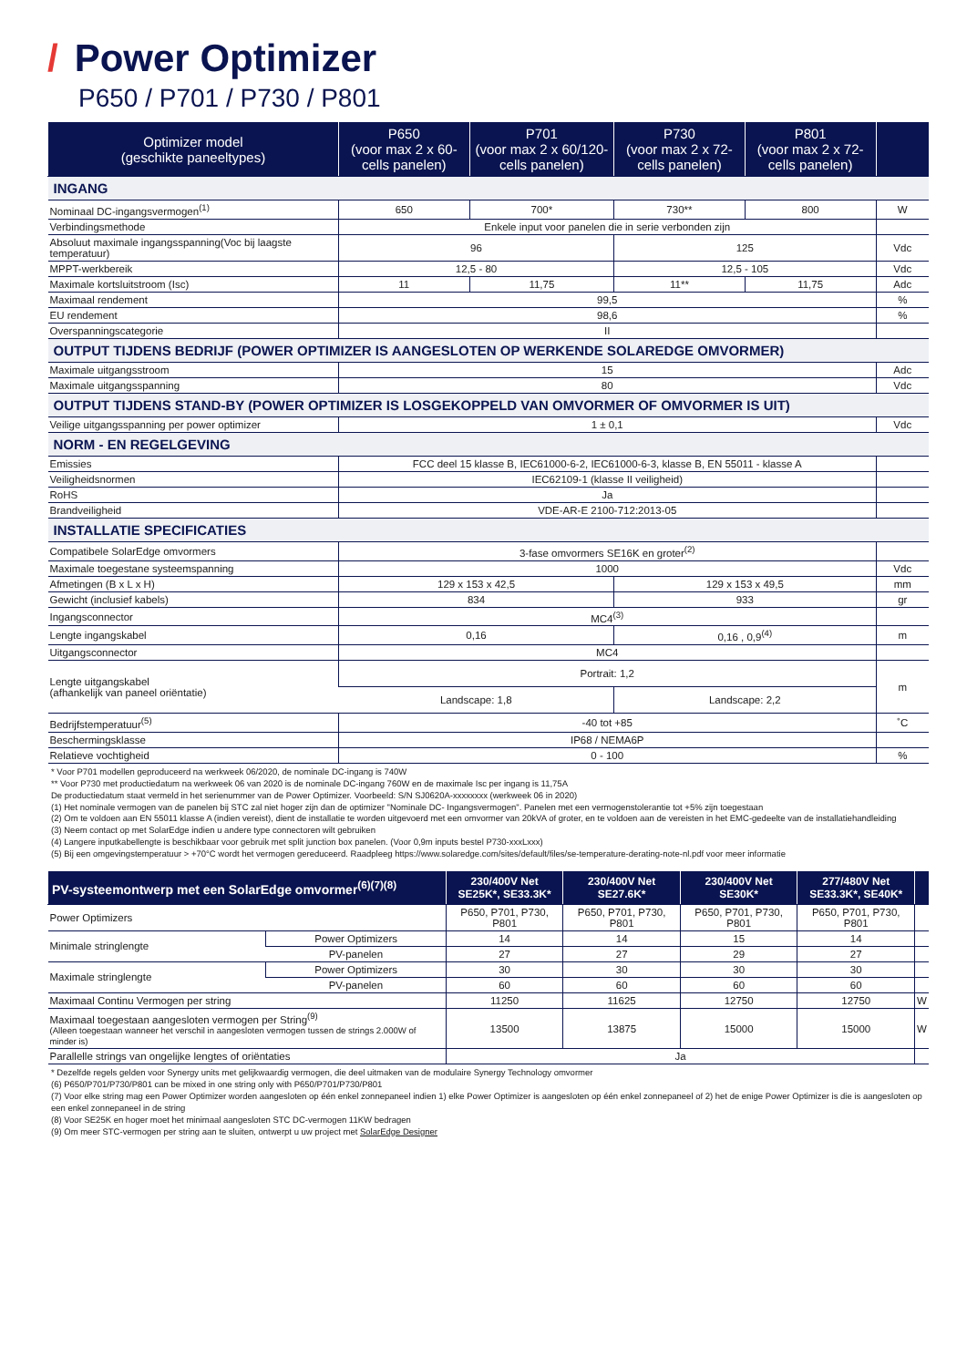/ Power Optimizer
P650 / P701 / P730 / P801
| Optimizer model (geschikte paneeltypes) | P650 (voor max 2 x 60-cells panelen) | P701 (voor max 2 x 60/120-cells panelen) | P730 (voor max 2 x 72-cells panelen) | P801 (voor max 2 x 72-cells panelen) | |
| --- | --- | --- | --- | --- | --- |
| INGANG | | | | | |
| Nominaal DC-ingangsvermogen<sup>(1)</sup> | 650 | 700* | 730** | 800 | W |
| Verbindingsmethode | Enkele input voor panelen die in serie verbonden zijn | | | | |
| Absoluut maximale ingangsspanning(Voc bij laagste temperatuur) | 96 | | 125 | | Vdc |
| MPPT-werkbereik | 12,5 - 80 | | 12,5 - 105 | | Vdc |
| Maximale kortsluitstroom (Isc) | 11 | 11,75 | 11** | 11,75 | Adc |
| Maximaal rendement | 99,5 | | | | % |
| EU rendement | 98,6 | | | | % |
| Overspanningscategorie | II | | | | |
| OUTPUT TIJDENS BEDRIJF (POWER OPTIMIZER IS AANGESLOTEN OP WERKENDE SOLAREDGE OMVORMER) | | | | | |
| Maximale uitgangsstroom | 15 | | | | Adc |
| Maximale uitgangsspanning | 80 | | | | Vdc |
| OUTPUT TIJDENS STAND-BY (POWER OPTIMIZER IS LOSGEKOPPELD VAN OMVORMER OF OMVORMER IS UIT) | | | | | |
| Veilige uitgangsspanning per power optimizer | 1 ± 0,1 | | | | Vdc |
| NORM - EN REGELGEVING | | | | | |
| Emissies | FCC deel 15 klasse B, IEC61000-6-2, IEC61000-6-3, klasse B, EN 55011 - klasse A | | | | |
| Veiligheidsnormen | IEC62109-1 (klasse II veiligheid) | | | | |
| RoHS | Ja | | | | |
| Brandveiligheid | VDE-AR-E 2100-712:2013-05 | | | | |
| INSTALLATIE SPECIFICATIES | | | | | |
| Compatibele SolarEdge omvormers | 3-fase omvormers SE16K en groter<sup>(2)</sup> | | | | |
| Maximale toegestane systeemspanning | 1000 | | | | Vdc |
| Afmetingen (B x L x H) | 129 x 153 x 42,5 | | 129 x 153 x 49,5 | | mm |
| Gewicht (inclusief kabels) | 834 | | 933 | | gr |
| Ingangsconnector | MC4<sup>(3)</sup> | | | | |
| Lengte ingangskabel | 0,16 | | 0,16 , 0,9<sup>(4)</sup> | | m |
| Uitgangsconnector | MC4 | | | | |
| Lengte uitgangskabel (afhankelijk van paneel oriëntatie) | Portrait: 1,2 | | | | m |
| | Landscape: 1,8 | | Landscape: 2,2 | | |
| Bedrijfstemperatuur<sup>(5)</sup> | -40 tot +85 | | | | ˚C |
| Beschermingsklasse | IP68 / NEMA6P | | | | |
| Relatieve vochtigheid | 0 - 100 | | | | % |
* Voor P701 modellen geproduceerd na werkweek 06/2020, de nominale DC-ingang is 740W
** Voor P730 met productiedatum na werkweek 06 van 2020 is de nominale DC-ingang 760W en de maximale Isc per ingang is 11,75A
De productiedatum staat vermeld in het serienummer van de Power Optimizer. Voorbeeld: S/N SJ0620A-xxxxxxxx (werkweek 06 in 2020)
(1) Het nominale vermogen van de panelen bij STC zal niet hoger zijn dan de optimizer "Nominale DC- Ingangsvermogen". Panelen met een vermogenstolerantie tot +5% zijn toegestaan
(2) Om te voldoen aan EN 55011 klasse A (indien vereist), dient de installatie te worden uitgevoerd met een omvormer van 20kVA of groter, en te voldoen aan de vereisten in het EMC-gedeelte van de installatiehandleiding
(3) Neem contact op met SolarEdge indien u andere type connectoren wilt gebruiken
(4) Langere inputkabellengte is beschikbaar voor gebruik met split junction box panelen. (Voor 0,9m inputs bestel P730-xxxLxxx)
(5) Bij een omgevingstemperatuur > +70°C wordt het vermogen gereduceerd. Raadpleeg https://www.solaredge.com/sites/default/files/se-temperature-derating-note-nl.pdf voor meer informatie
| PV-systeemontwerp met een SolarEdge omvormer<sup>(6)(7)(8)</sup> | | 230/400V Net SE25K*, SE33.3K* | 230/400V Net SE27.6K* | 230/400V Net SE30K* | 277/480V Net SE33.3K*, SE40K* | |
| --- | --- | --- | --- | --- | --- | --- |
| Power Optimizers | | P650, P701, P730, P801 | P650, P701, P730, P801 | P650, P701, P730, P801 | P650, P701, P730, P801 | |
| Minimale stringlengte | Power Optimizers | 14 | 14 | 15 | 14 | |
| | PV-panelen | 27 | 27 | 29 | 27 | |
| Maximale stringlengte | Power Optimizers | 30 | 30 | 30 | 30 | |
| | PV-panelen | 60 | 60 | 60 | 60 | |
| Maximaal Continu Vermogen per string | | 11250 | 11625 | 12750 | 12750 | W |
| Maximaal toegestaan aangesloten vermogen per String<sup>(9)</sup> (Alleen toegestaan wanneer het verschil in aangesloten vermogen tussen de strings 2.000W of minder is) | | 13500 | 13875 | 15000 | 15000 | W |
| Parallelle strings van ongelijke lengtes of oriëntaties | | Ja | | | | |
* Dezelfde regels gelden voor Synergy units met gelijkwaardig vermogen, die deel uitmaken van de modulaire Synergy Technology omvormer
(6) P650/P701/P730/P801 can be mixed in one string only with P650/P701/P730/P801
(7) Voor elke string mag een Power Optimizer worden aangesloten op één enkel zonnepaneel indien 1) elke Power Optimizer is aangesloten op één enkel zonnepaneel of 2) het de enige Power Optimizer is die is aangesloten op een enkel zonnepaneel in de string
(8) Voor SE25K en hoger moet het minimaal aangesloten STC DC-vermogen 11KW bedragen
(9) Om meer STC-vermogen per string aan te sluiten, ontwerpt u uw project met SolarEdge Designer